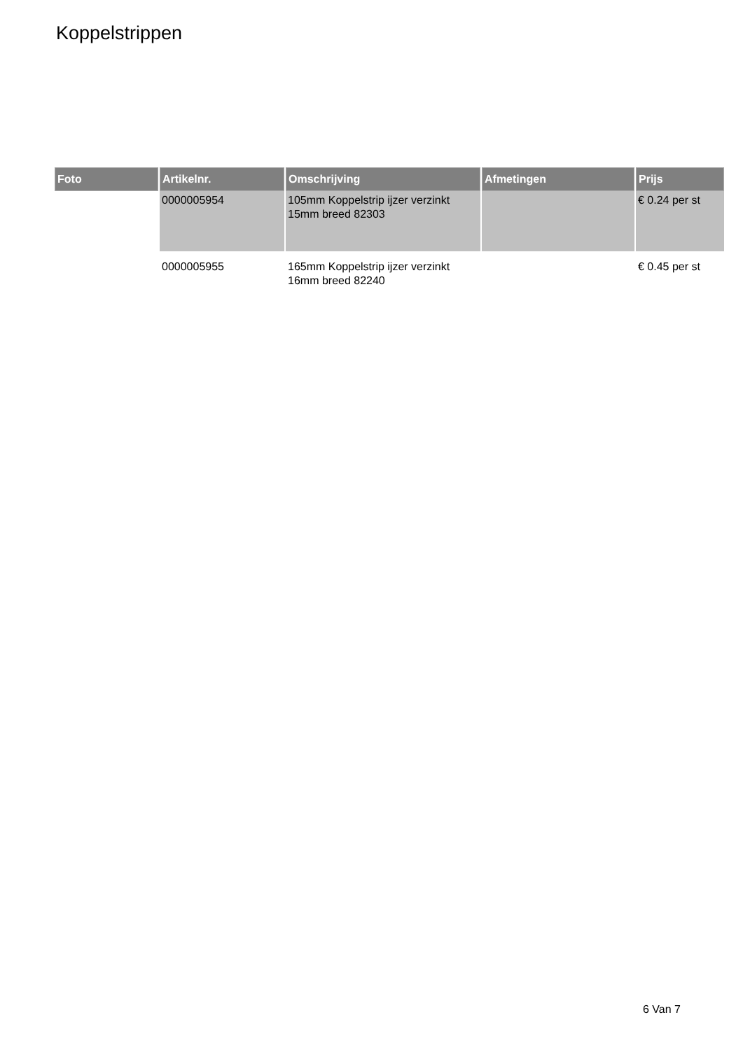Koppelstrippen
| Foto | Artikelnr. | Omschrijving | Afmetingen | Prijs |
| --- | --- | --- | --- | --- |
| | 0000005954 | 105mm Koppelstrip ijzer verzinkt 15mm breed 82303 | | € 0.24 per st |
| | 0000005955 | 165mm Koppelstrip ijzer verzinkt 16mm breed 82240 | | € 0.45 per st |
6 Van 7